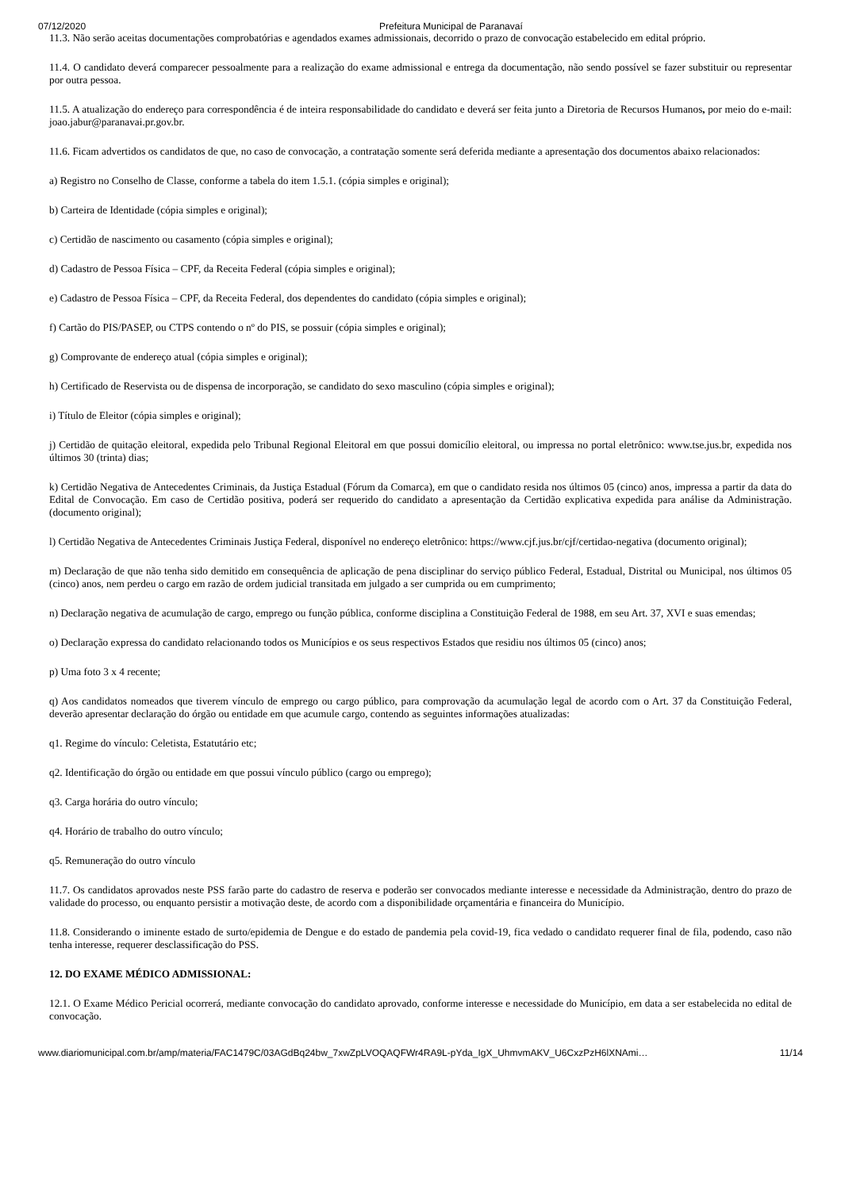07/12/2020 Prefeitura Municipal de Paranavaí
11.3. Não serão aceitas documentações comprobatórias e agendados exames admissionais, decorrido o prazo de convocação estabelecido em edital próprio.
11.4. O candidato deverá comparecer pessoalmente para a realização do exame admissional e entrega da documentação, não sendo possível se fazer substituir ou representar por outra pessoa.
11.5. A atualização do endereço para correspondência é de inteira responsabilidade do candidato e deverá ser feita junto a Diretoria de Recursos Humanos, por meio do e-mail: joao.jabur@paranavai.pr.gov.br.
11.6. Ficam advertidos os candidatos de que, no caso de convocação, a contratação somente será deferida mediante a apresentação dos documentos abaixo relacionados:
a) Registro no Conselho de Classe, conforme a tabela do item 1.5.1. (cópia simples e original);
b) Carteira de Identidade (cópia simples e original);
c) Certidão de nascimento ou casamento (cópia simples e original);
d) Cadastro de Pessoa Física – CPF, da Receita Federal (cópia simples e original);
e) Cadastro de Pessoa Física – CPF, da Receita Federal, dos dependentes do candidato (cópia simples e original);
f) Cartão do PIS/PASEP, ou CTPS contendo o nº do PIS, se possuir (cópia simples e original);
g) Comprovante de endereço atual (cópia simples e original);
h) Certificado de Reservista ou de dispensa de incorporação, se candidato do sexo masculino (cópia simples e original);
i) Título de Eleitor (cópia simples e original);
j) Certidão de quitação eleitoral, expedida pelo Tribunal Regional Eleitoral em que possui domicílio eleitoral, ou impressa no portal eletrônico: www.tse.jus.br, expedida nos últimos 30 (trinta) dias;
k) Certidão Negativa de Antecedentes Criminais, da Justiça Estadual (Fórum da Comarca), em que o candidato resida nos últimos 05 (cinco) anos, impressa a partir da data do Edital de Convocação. Em caso de Certidão positiva, poderá ser requerido do candidato a apresentação da Certidão explicativa expedida para análise da Administração. (documento original);
l) Certidão Negativa de Antecedentes Criminais Justiça Federal, disponível no endereço eletrônico: https://www.cjf.jus.br/cjf/certidao-negativa (documento original);
m) Declaração de que não tenha sido demitido em consequência de aplicação de pena disciplinar do serviço público Federal, Estadual, Distrital ou Municipal, nos últimos 05 (cinco) anos, nem perdeu o cargo em razão de ordem judicial transitada em julgado a ser cumprida ou em cumprimento;
n) Declaração negativa de acumulação de cargo, emprego ou função pública, conforme disciplina a Constituição Federal de 1988, em seu Art. 37, XVI e suas emendas;
o) Declaração expressa do candidato relacionando todos os Municípios e os seus respectivos Estados que residiu nos últimos 05 (cinco) anos;
p) Uma foto 3 x 4 recente;
q) Aos candidatos nomeados que tiverem vínculo de emprego ou cargo público, para comprovação da acumulação legal de acordo com o Art. 37 da Constituição Federal, deverão apresentar declaração do órgão ou entidade em que acumule cargo, contendo as seguintes informações atualizadas:
q1. Regime do vínculo: Celetista, Estatutário etc;
q2. Identificação do órgão ou entidade em que possui vínculo público (cargo ou emprego);
q3. Carga horária do outro vínculo;
q4. Horário de trabalho do outro vínculo;
q5. Remuneração do outro vínculo
11.7. Os candidatos aprovados neste PSS farão parte do cadastro de reserva e poderão ser convocados mediante interesse e necessidade da Administração, dentro do prazo de validade do processo, ou enquanto persistir a motivação deste, de acordo com a disponibilidade orçamentária e financeira do Município.
11.8. Considerando o iminente estado de surto/epidemia de Dengue e do estado de pandemia pela covid-19, fica vedado o candidato requerer final de fila, podendo, caso não tenha interesse, requerer desclassificação do PSS.
12. DO EXAME MÉDICO ADMISSIONAL:
12.1. O Exame Médico Pericial ocorrerá, mediante convocação do candidato aprovado, conforme interesse e necessidade do Município, em data a ser estabelecida no edital de convocação.
www.diariomunicipal.com.br/amp/materia/FAC1479C/03AGdBq24bw_7xwZpLVOQAQFWr4RA9L-pYda_IgX_UhmvmAKV_U6CxzPzH6lXNAmi… 11/14